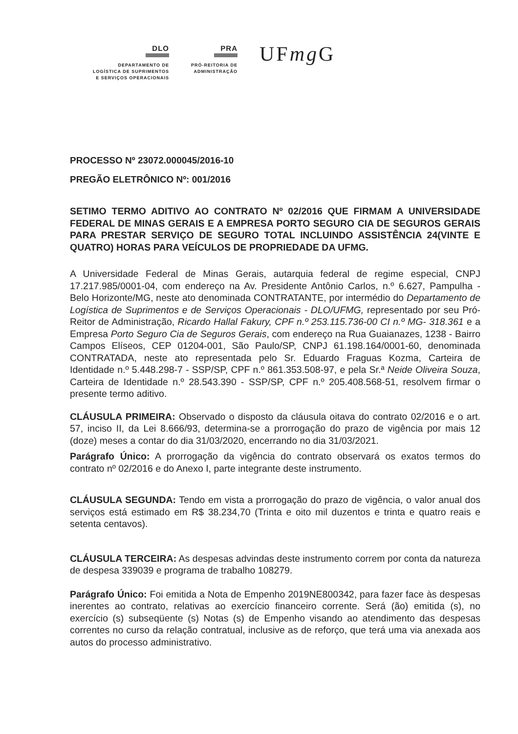DLO
DEPARTAMENTO DE
LOGÍSTICA DE SUPRIMENTOS
E SERVIÇOS OPERACIONAIS
PRA
PRÓ-REITORIA DE
ADMINISTRAÇÃO
UFmg G
PROCESSO Nº 23072.000045/2016-10
PREGÃO ELETRÔNICO Nº: 001/2016
SETIMO TERMO ADITIVO AO CONTRATO Nº 02/2016 QUE FIRMAM A UNIVERSIDADE FEDERAL DE MINAS GERAIS E A EMPRESA PORTO SEGURO CIA DE SEGUROS GERAIS PARA PRESTAR SERVIÇO DE SEGURO TOTAL INCLUINDO ASSISTÊNCIA 24(VINTE E QUATRO) HORAS PARA VEÍCULOS DE PROPRIEDADE DA UFMG.
A Universidade Federal de Minas Gerais, autarquia federal de regime especial, CNPJ 17.217.985/0001-04, com endereço na Av. Presidente Antônio Carlos, n.º 6.627, Pampulha - Belo Horizonte/MG, neste ato denominada CONTRATANTE, por intermédio do Departamento de Logística de Suprimentos e de Serviços Operacionais - DLO/UFMG, representado por seu Pró-Reitor de Administração, Ricardo Hallal Fakury, CPF n.º 253.115.736-00 CI n.º MG- 318.361 e a Empresa Porto Seguro Cia de Seguros Gerais, com endereço na Rua Guaianazes, 1238 - Bairro Campos Elíseos, CEP 01204-001, São Paulo/SP, CNPJ 61.198.164/0001-60, denominada CONTRATADA, neste ato representada pelo Sr. Eduardo Fraguas Kozma, Carteira de Identidade n.º 5.448.298-7 - SSP/SP, CPF n.º 861.353.508-97, e pela Sr.ª Neide Oliveira Souza, Carteira de Identidade n.º 28.543.390 - SSP/SP, CPF n.º 205.408.568-51, resolvem firmar o presente termo aditivo.
CLÁUSULA PRIMEIRA: Observado o disposto da cláusula oitava do contrato 02/2016 e o art. 57, inciso II, da Lei 8.666/93, determina-se a prorrogação do prazo de vigência por mais 12 (doze) meses a contar do dia 31/03/2020, encerrando no dia 31/03/2021.
Parágrafo Único: A prorrogação da vigência do contrato observará os exatos termos do contrato nº 02/2016 e do Anexo I, parte integrante deste instrumento.
CLÁUSULA SEGUNDA: Tendo em vista a prorrogação do prazo de vigência, o valor anual dos serviços está estimado em R$ 38.234,70 (Trinta e oito mil duzentos e trinta e quatro reais e setenta centavos).
CLÁUSULA TERCEIRA: As despesas advindas deste instrumento correm por conta da natureza de despesa 339039 e programa de trabalho 108279.
Parágrafo Único: Foi emitida a Nota de Empenho 2019NE800342, para fazer face às despesas inerentes ao contrato, relativas ao exercício financeiro corrente. Será (ão) emitida (s), no exercício (s) subseqüente (s) Notas (s) de Empenho visando ao atendimento das despesas correntes no curso da relação contratual, inclusive as de reforço, que terá uma via anexada aos autos do processo administrativo.